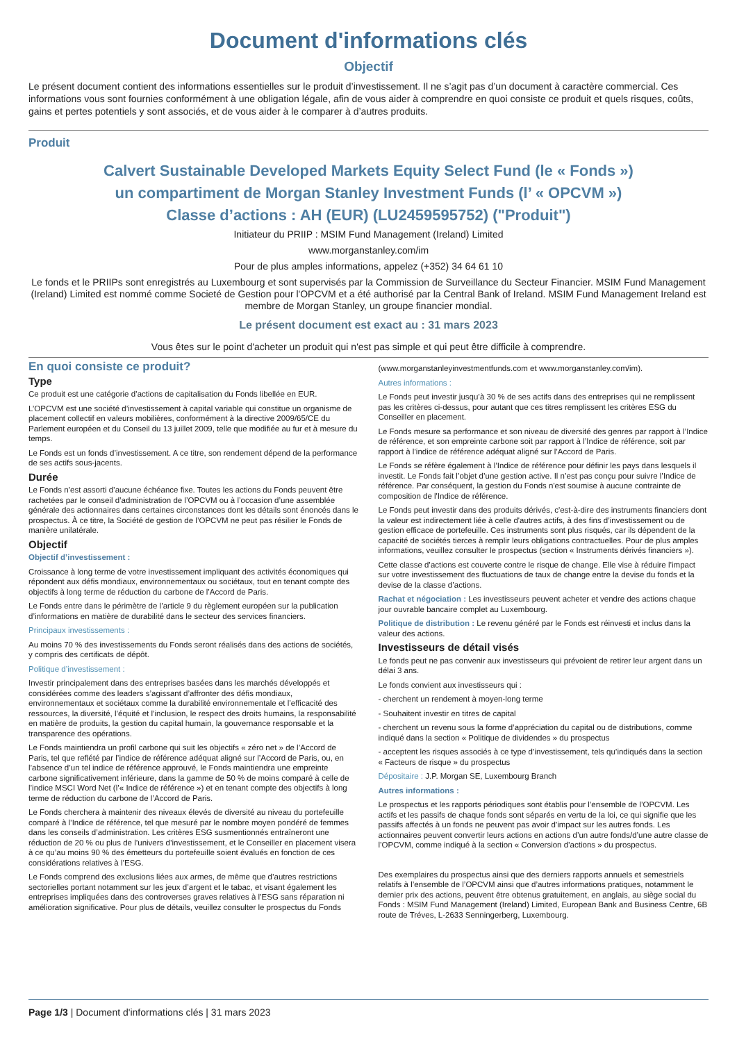Document d'informations clés
Objectif
Le présent document contient des informations essentielles sur le produit d’investissement. Il ne s’agit pas d’un document à caractère commercial. Ces informations vous sont fournies conformément à une obligation légale, afin de vous aider à comprendre en quoi consiste ce produit et quels risques, coûts, gains et pertes potentiels y sont associés, et de vous aider à le comparer à d’autres produits.
Produit
Calvert Sustainable Developed Markets Equity Select Fund (le « Fonds »)
un compartiment de Morgan Stanley Investment Funds (l’ « OPCVM »)
Classe d’actions : AH (EUR) (LU2459595752) ("Produit")
Initiateur du PRIIP : MSIM Fund Management (Ireland) Limited
www.morganstanley.com/im
Pour de plus amples informations, appelez (+352) 34 64 61 10
Le fonds et le PRIIPs sont enregistrés au Luxembourg et sont supervisés par la Commission de Surveillance du Secteur Financier. MSIM Fund Management (Ireland) Limited est nommé comme Societé de Gestion pour l'OPCVM et a été authorisé par la Central Bank of Ireland. MSIM Fund Management Ireland est membre de Morgan Stanley, un groupe financier mondial.
Le présent document est exact au : 31 mars 2023
Vous êtes sur le point d'acheter un produit qui n'est pas simple et qui peut être difficile à comprendre.
En quoi consiste ce produit?
Type
Ce produit est une catégorie d’actions de capitalisation du Fonds libellée en EUR.
L’OPCVM est une société d’investissement à capital variable qui constitue un organisme de placement collectif en valeurs mobilières, conformément à la directive 2009/65/CE du Parlement européen et du Conseil du 13 juillet 2009, telle que modifiée au fur et à mesure du temps.
Le Fonds est un fonds d’investissement. A ce titre, son rendement dépend de la performance de ses actifs sous-jacents.
Durée
Le Fonds n’est assorti d’aucune échéance fixe. Toutes les actions du Fonds peuvent être rachetées par le conseil d’administration de l’OPCVM ou à l’occasion d’une assemblée générale des actionnaires dans certaines circonstances dont les détails sont énoncés dans le prospectus. À ce titre, la Société de gestion de l’OPCVM ne peut pas résilier le Fonds de manière unilatérale.
Objectif
Objectif d’investissement :
Croissance à long terme de votre investissement impliquant des activités économiques qui répondent aux défis mondiaux, environnementaux ou sociétaux, tout en tenant compte des objectifs à long terme de réduction du carbone de l’Accord de Paris.
Le Fonds entre dans le périmètre de l’article 9 du règlement européen sur la publication d’informations en matière de durabilité dans le secteur des services financiers.
Principaux investissements :
Au moins 70 % des investissements du Fonds seront réalisés dans des actions de sociétés, y compris des certificats de dépôt.
Politique d’investissement :
Investir principalement dans des entreprises basées dans les marchés développés et considérées comme des leaders s’agissant d’affronter des défis mondiaux, environnementaux et sociétaux comme la durabilité environnementale et l’efficacité des ressources, la diversité, l’équité et l’inclusion, le respect des droits humains, la responsabilité en matière de produits, la gestion du capital humain, la gouvernance responsable et la transparence des opérations.
Le Fonds maintiendra un profil carbone qui suit les objectifs « zéro net » de l’Accord de Paris, tel que reflété par l’indice de référence adéquat aligné sur l’Accord de Paris, ou, en l’absence d’un tel indice de référence approuvé, le Fonds maintiendra une empreinte carbone significativement inférieure, dans la gamme de 50 % de moins comparé à celle de l’indice MSCI Word Net (l’« Indice de référence ») et en tenant compte des objectifs à long terme de réduction du carbone de l’Accord de Paris.
Le Fonds cherchera à maintenir des niveaux élevés de diversité au niveau du portefeuille comparé à l’Indice de référence, tel que mesuré par le nombre moyen pondéré de femmes dans les conseils d’administration. Les critères ESG susmentionnés entraîneront une réduction de 20 % ou plus de l’univers d’investissement, et le Conseiller en placement visera à ce qu’au moins 90 % des émetteurs du portefeuille soient évalués en fonction de ces considérations relatives à l’ESG.
Le Fonds comprend des exclusions liées aux armes, de même que d’autres restrictions sectorielles portant notamment sur les jeux d’argent et le tabac, et visant également les entreprises impliquées dans des controverses graves relatives à l’ESG sans réparation ni amélioration significative. Pour plus de détails, veuillez consulter le prospectus du Fonds
(www.morganstanleyinvestmentfunds.com et www.morganstanley.com/im).
Autres informations :
Le Fonds peut investir jusqu’à 30 % de ses actifs dans des entreprises qui ne remplissent pas les critères ci-dessus, pour autant que ces titres remplissent les critères ESG du Conseiller en placement.
Le Fonds mesure sa performance et son niveau de diversité des genres par rapport à l’Indice de référence, et son empreinte carbone soit par rapport à l’Indice de référence, soit par rapport à l’indice de référence adéquat aligné sur l’Accord de Paris.
Le Fonds se réfère également à l’Indice de référence pour définir les pays dans lesquels il investit. Le Fonds fait l’objet d’une gestion active. Il n’est pas conçu pour suivre l’Indice de référence. Par conséquent, la gestion du Fonds n'est soumise à aucune contrainte de composition de l'Indice de référence.
Le Fonds peut investir dans des produits dérivés, c'est-à-dire des instruments financiers dont la valeur est indirectement liée à celle d'autres actifs, à des fins d’investissement ou de gestion efficace de portefeuille. Ces instruments sont plus risqués, car ils dépendent de la capacité de sociétés tierces à remplir leurs obligations contractuelles. Pour de plus amples informations, veuillez consulter le prospectus (section « Instruments dérivés financiers »).
Cette classe d’actions est couverte contre le risque de change. Elle vise à réduire l’impact sur votre investissement des fluctuations de taux de change entre la devise du fonds et la devise de la classe d’actions.
Rachat et négociation : Les investisseurs peuvent acheter et vendre des actions chaque jour ouvrable bancaire complet au Luxembourg.
Politique de distribution : Le revenu généré par le Fonds est réinvesti et inclus dans la valeur des actions.
Investisseurs de détail visés
Le fonds peut ne pas convenir aux investisseurs qui prévoient de retirer leur argent dans un délai 3 ans.
Le fonds convient aux investisseurs qui :
- cherchent un rendement à moyen-long terme
- Souhaitent investir en titres de capital
- cherchent un revenu sous la forme d’appréciation du capital ou de distributions, comme indiqué dans la section « Politique de dividendes » du prospectus
- acceptent les risques associés à ce type d’investissement, tels qu’indiqués dans la section « Facteurs de risque » du prospectus
Dépositaire : J.P. Morgan SE, Luxembourg Branch
Autres informations :
Le prospectus et les rapports périodiques sont établis pour l’ensemble de l’OPCVM. Les actifs et les passifs de chaque fonds sont séparés en vertu de la loi, ce qui signifie que les passifs affectés à un fonds ne peuvent pas avoir d'impact sur les autres fonds. Les actionnaires peuvent convertir leurs actions en actions d’un autre fonds/d’une autre classe de l’OPCVM, comme indiqué à la section « Conversion d’actions » du prospectus.
Des exemplaires du prospectus ainsi que des derniers rapports annuels et semestriels relatifs à l’ensemble de l’OPCVM ainsi que d’autres informations pratiques, notamment le dernier prix des actions, peuvent être obtenus gratuitement, en anglais, au siège social du Fonds : MSIM Fund Management (Ireland) Limited, European Bank and Business Centre, 6B route de Tréves, L-2633 Senningerberg, Luxembourg.
Page 1/3 | Document d'informations clés | 31 mars 2023